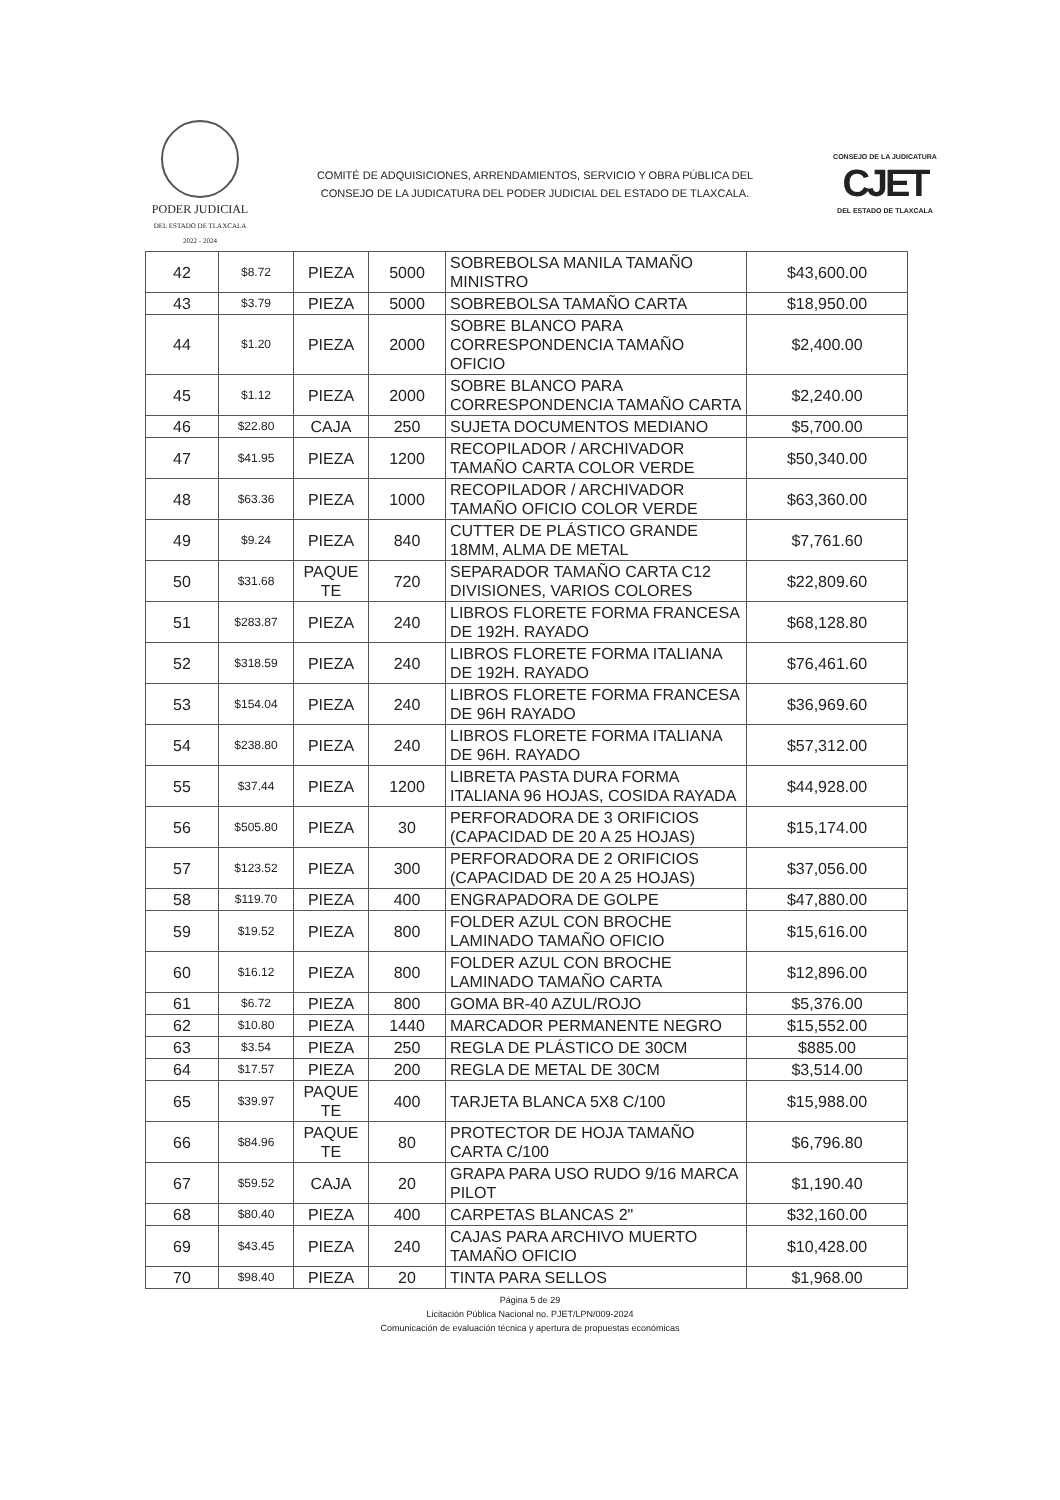PODER JUDICIAL
DEL ESTADO DE TLAXCALA
2022 - 2024
COMITÉ DE ADQUISICIONES, ARRENDAMIENTOS, SERVICIO Y OBRA PÚBLICA DEL
CONSEJO DE LA JUDICATURA DEL PODER JUDICIAL DEL ESTADO DE TLAXCALA.
CONSEJO DE LA JUDICATURA
CJET
DEL ESTADO DE TLAXCALA
| 42 | $8.72 | PIEZA | 5000 | SOBREBOLSA MANILA TAMAÑO MINISTRO | $43,600.00 |
| 43 | $3.79 | PIEZA | 5000 | SOBREBOLSA TAMAÑO CARTA | $18,950.00 |
| 44 | $1.20 | PIEZA | 2000 | SOBRE BLANCO PARA CORRESPONDENCIA TAMAÑO OFICIO | $2,400.00 |
| 45 | $1.12 | PIEZA | 2000 | SOBRE BLANCO PARA CORRESPONDENCIA TAMAÑO CARTA | $2,240.00 |
| 46 | $22.80 | CAJA | 250 | SUJETA DOCUMENTOS MEDIANO | $5,700.00 |
| 47 | $41.95 | PIEZA | 1200 | RECOPILADOR / ARCHIVADOR TAMAÑO CARTA COLOR VERDE | $50,340.00 |
| 48 | $63.36 | PIEZA | 1000 | RECOPILADOR / ARCHIVADOR TAMAÑO OFICIO COLOR VERDE | $63,360.00 |
| 49 | $9.24 | PIEZA | 840 | CUTTER DE PLÁSTICO GRANDE 18MM, ALMA DE METAL | $7,761.60 |
| 50 | $31.68 | PAQUE TE | 720 | SEPARADOR TAMAÑO CARTA C12 DIVISIONES, VARIOS COLORES | $22,809.60 |
| 51 | $283.87 | PIEZA | 240 | LIBROS FLORETE FORMA FRANCESA DE 192H. RAYADO | $68,128.80 |
| 52 | $318.59 | PIEZA | 240 | LIBROS FLORETE FORMA ITALIANA DE 192H. RAYADO | $76,461.60 |
| 53 | $154.04 | PIEZA | 240 | LIBROS FLORETE FORMA FRANCESA DE 96H RAYADO | $36,969.60 |
| 54 | $238.80 | PIEZA | 240 | LIBROS FLORETE FORMA ITALIANA DE 96H. RAYADO | $57,312.00 |
| 55 | $37.44 | PIEZA | 1200 | LIBRETA PASTA DURA FORMA ITALIANA 96 HOJAS, COSIDA RAYADA | $44,928.00 |
| 56 | $505.80 | PIEZA | 30 | PERFORADORA DE 3 ORIFICIOS (CAPACIDAD DE 20 A 25 HOJAS) | $15,174.00 |
| 57 | $123.52 | PIEZA | 300 | PERFORADORA DE 2 ORIFICIOS (CAPACIDAD DE 20 A 25 HOJAS) | $37,056.00 |
| 58 | $119.70 | PIEZA | 400 | ENGRAPADORA DE GOLPE | $47,880.00 |
| 59 | $19.52 | PIEZA | 800 | FOLDER AZUL CON BROCHE LAMINADO TAMAÑO OFICIO | $15,616.00 |
| 60 | $16.12 | PIEZA | 800 | FOLDER AZUL CON BROCHE LAMINADO TAMAÑO CARTA | $12,896.00 |
| 61 | $6.72 | PIEZA | 800 | GOMA BR-40 AZUL/ROJO | $5,376.00 |
| 62 | $10.80 | PIEZA | 1440 | MARCADOR PERMANENTE NEGRO | $15,552.00 |
| 63 | $3.54 | PIEZA | 250 | REGLA DE PLÁSTICO DE 30CM | $885.00 |
| 64 | $17.57 | PIEZA | 200 | REGLA DE METAL DE 30CM | $3,514.00 |
| 65 | $39.97 | PAQUE TE | 400 | TARJETA BLANCA 5X8 C/100 | $15,988.00 |
| 66 | $84.96 | PAQUE TE | 80 | PROTECTOR DE HOJA TAMAÑO CARTA C/100 | $6,796.80 |
| 67 | $59.52 | CAJA | 20 | GRAPA PARA USO RUDO 9/16 MARCA PILOT | $1,190.40 |
| 68 | $80.40 | PIEZA | 400 | CARPETAS BLANCAS 2" | $32,160.00 |
| 69 | $43.45 | PIEZA | 240 | CAJAS PARA ARCHIVO MUERTO TAMAÑO OFICIO | $10,428.00 |
| 70 | $98.40 | PIEZA | 20 | TINTA PARA SELLOS | $1,968.00 |
Página 5 de 29
Licitación Pública Nacional no. PJET/LPN/009-2024
Comunicación de evaluación técnica y apertura de propuestas económicas